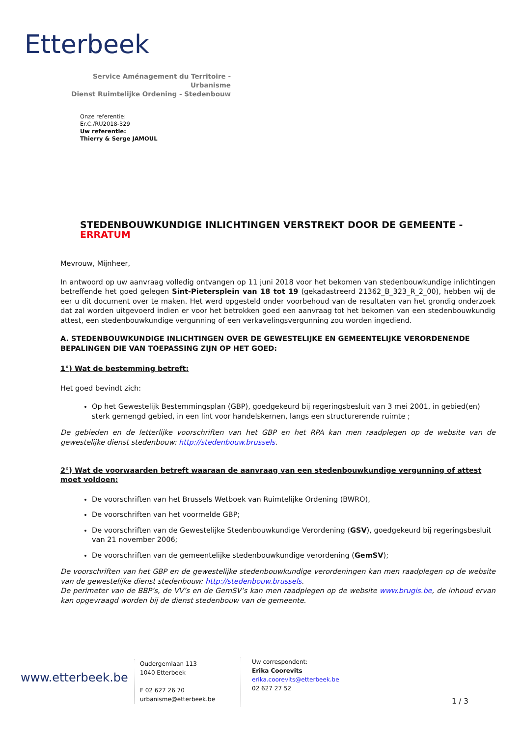Etterbeek
Service Aménagement du Territoire - Urbanisme
Dienst Ruimtelijke Ordening - Stedenbouw
Onze referentie:
Er.C./RU2018-329
Uw referentie:
Thierry & Serge JAMOUL
STEDENBOUWKUNDIGE INLICHTINGEN VERSTREKT DOOR DE GEMEENTE - ERRATUM
Mevrouw, Mijnheer,
In antwoord op uw aanvraag volledig ontvangen op 11 juni 2018 voor het bekomen van stedenbouwkundige inlichtingen betreffende het goed gelegen Sint-Pietersplein van 18 tot 19 (gekadastreerd 21362_B_323_R_2_00), hebben wij de eer u dit document over te maken. Het werd opgesteld onder voorbehoud van de resultaten van het grondig onderzoek dat zal worden uitgevoerd indien er voor het betrokken goed een aanvraag tot het bekomen van een stedenbouwkundig attest, een stedenbouwkundige vergunning of een verkavelingsvergunning zou worden ingediend.
A. STEDENBOUWKUNDIGE INLICHTINGEN OVER DE GEWESTELIJKE EN GEMEENTELIJKE VERORDENENDE BEPALINGEN DIE VAN TOEPASSING ZIJN OP HET GOED:
1°) Wat de bestemming betreft:
Het goed bevindt zich:
Op het Gewestelijk Bestemmingsplan (GBP), goedgekeurd bij regeringsbesluit van 3 mei 2001, in gebied(en) sterk gemengd gebied, in een lint voor handelskernen, langs een structurerende ruimte ;
De gebieden en de letterlijke voorschriften van het GBP en het RPA kan men raadplegen op de website van de gewestelijke dienst stedenbouw: http://stedenbouw.brussels.
2°) Wat de voorwaarden betreft waaraan de aanvraag van een stedenbouwkundige vergunning of attest moet voldoen:
De voorschriften van het Brussels Wetboek van Ruimtelijke Ordening (BWRO),
De voorschriften van het voormelde GBP;
De voorschriften van de Gewestelijke Stedenbouwkundige Verordening (GSV), goedgekeurd bij regeringsbesluit van 21 november 2006;
De voorschriften van de gemeentelijke stedenbouwkundige verordening (GemSV);
De voorschriften van het GBP en de gewestelijke stedenbouwkundige verordeningen kan men raadplegen op de website van de gewestelijke dienst stedenbouw: http://stedenbouw.brussels.
De perimeter van de BBP’s, de VV’s en de GemSV’s kan men raadplegen op de website www.brugis.be, de inhoud ervan kan opgevraagd worden bij de dienst stedenbouw van de gemeente.
www.etterbeek.be
Oudergemlaan 113
1040 Etterbeek
F 02 627 26 70
urbanisme@etterbeek.be
Uw correspondent:
Erika Coorevits
erika.coorevits@etterbeek.be
02 627 27 52
1 / 3